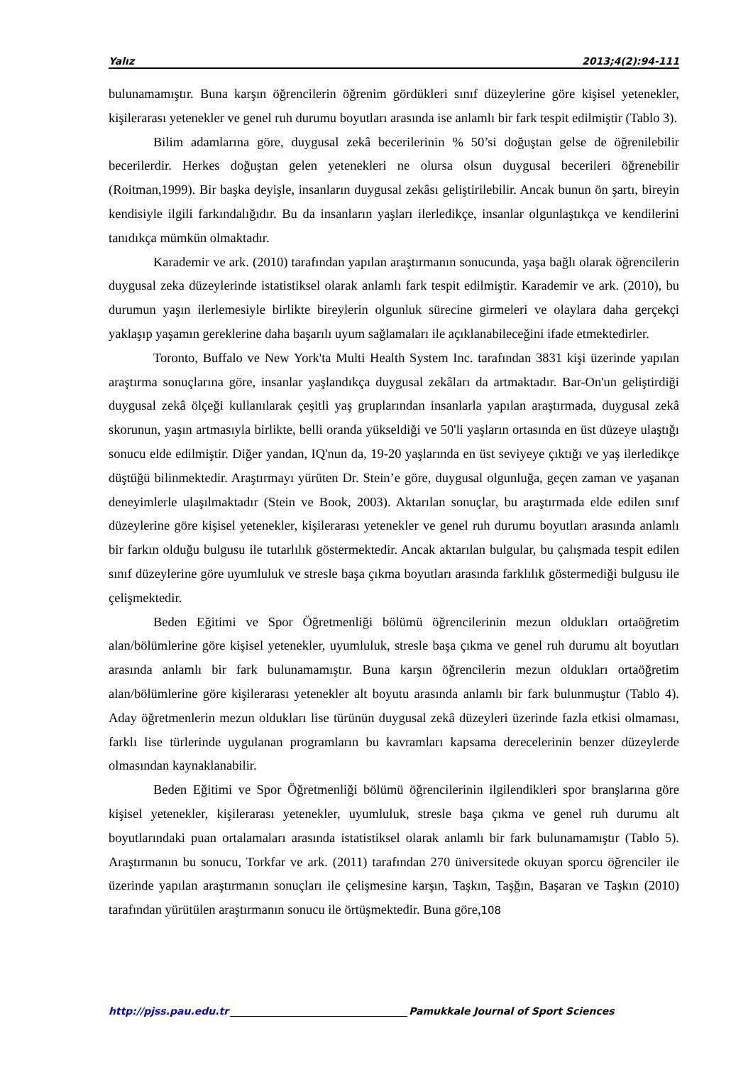Yalız 2013;4(2):94-111
bulunamamıştır. Buna karşın öğrencilerin öğrenim gördükleri sınıf düzeylerine göre kişisel yetenekler, kişilerarası yetenekler ve genel ruh durumu boyutları arasında ise anlamlı bir fark tespit edilmiştir (Tablo 3).
Bilim adamlarına göre, duygusal zekâ becerilerinin % 50’si doğuştan gelse de öğrenilebilir becerilerdir. Herkes doğuştan gelen yetenekleri ne olursa olsun duygusal becerileri öğrenebilir (Roitman,1999). Bir başka deyişle, insanların duygusal zekâsı geliştirilebilir. Ancak bunun ön şartı, bireyin kendisiyle ilgili farkındalığıdır. Bu da insanların yaşları ilerledikçe, insanlar olgunlaştıkça ve kendilerini tanıdıkça mümkün olmaktadır.
Karademir ve ark. (2010) tarafından yapılan araştırmanın sonucunda, yaşa bağlı olarak öğrencilerin duygusal zeka düzeylerinde istatistiksel olarak anlamlı fark tespit edilmiştir. Karademir ve ark. (2010), bu durumun yaşın ilerlemesiyle birlikte bireylerin olgunluk sürecine girmeleri ve olaylara daha gerçekçi yaklaşıp yaşamın gereklerine daha başarılı uyum sağlamaları ile açıklanabileceğini ifade etmektedirler.
Toronto, Buffalo ve New York'ta Multi Health System Inc. tarafından 3831 kişi üzerinde yapılan araştırma sonuçlarına göre, insanlar yaşlandıkça duygusal zekâları da artmaktadır. Bar-On'un geliştirdiği duygusal zekâ ölçeği kullanılarak çeşitli yaş gruplarından insanlarla yapılan araştırmada, duygusal zekâ skorunun, yaşın artmasıyla birlikte, belli oranda yükseldiği ve 50'li yaşların ortasında en üst düzeye ulaştığı sonucu elde edilmiştir. Diğer yandan, IQ'nun da, 19-20 yaşlarında en üst seviyeye çıktığı ve yaş ilerledikçe düştüğü bilinmektedir. Araştırmayı yürüten Dr. Stein’e göre, duygusal olgunluğa, geçen zaman ve yaşanan deneyimlerle ulaşılmaktadır (Stein ve Book, 2003). Aktarılan sonuçlar, bu araştırmada elde edilen sınıf düzeylerine göre kişisel yetenekler, kişilerarası yetenekler ve genel ruh durumu boyutları arasında anlamlı bir farkın olduğu bulgusu ile tutarlılık göstermektedir. Ancak aktarılan bulgular, bu çalışmada tespit edilen sınıf düzeylerine göre uyumluluk ve stresle başa çıkma boyutları arasında farklılık göstermediği bulgusu ile çelişmektedir.
Beden Eğitimi ve Spor Öğretmenliği bölümü öğrencilerinin mezun oldukları ortaöğretim alan/bölümlerine göre kişisel yetenekler, uyumluluk, stresle başa çıkma ve genel ruh durumu alt boyutları arasında anlamlı bir fark bulunamamıştır. Buna karşın öğrencilerin mezun oldukları ortaöğretim alan/bölümlerine göre kişilerarası yetenekler alt boyutu arasında anlamlı bir fark bulunmuştur (Tablo 4). Aday öğretmenlerin mezun oldukları lise türünün duygusal zekâ düzeyleri üzerinde fazla etkisi olmaması, farklı lise türlerinde uygulanan programların bu kavramları kapsama derecelerinin benzer düzeylerde olmasından kaynaklanabilir.
Beden Eğitimi ve Spor Öğretmenliği bölümü öğrencilerinin ilgilendikleri spor branşlarına göre kişisel yetenekler, kişilerarası yetenekler, uyumluluk, stresle başa çıkma ve genel ruh durumu alt boyutlarındaki puan ortalamaları arasında istatistiksel olarak anlamlı bir fark bulunamamıştır (Tablo 5). Araştırmanın bu sonucu, Torkfar ve ark. (2011) tarafından 270 üniversitede okuyan sporcu öğrenciler ile üzerinde yapılan araştırmanın sonuçları ile çelişmesine karşın, Taşkın, Taşğın, Başaran ve Taşkın (2010) tarafından yürütülen araştırmanın sonucu ile örtüşmektedir. Buna göre,108
http://pjss.pau.edu.tr Pamukkale Journal of Sport Sciences